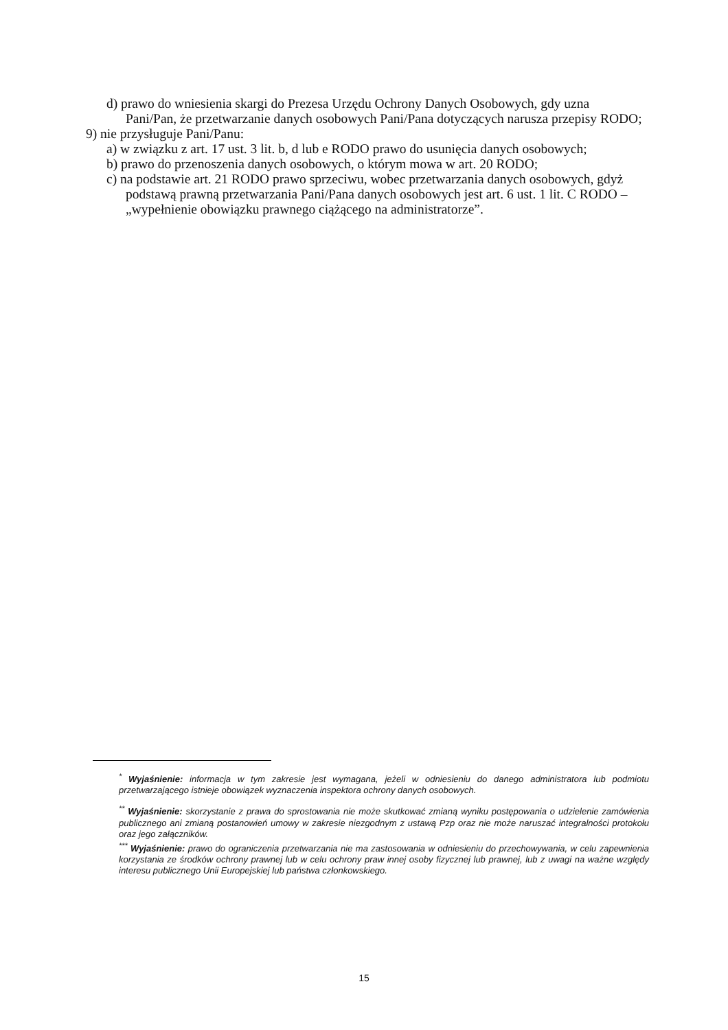d) prawo do wniesienia skargi do Prezesa Urzędu Ochrony Danych Osobowych, gdy uzna Pani/Pan, że przetwarzanie danych osobowych Pani/Pana dotyczących narusza przepisy RODO;
9) nie przysługuje Pani/Panu:
a) w związku z art. 17 ust. 3 lit. b, d lub e RODO prawo do usunięcia danych osobowych;
b) prawo do przenoszenia danych osobowych, o którym mowa w art. 20 RODO;
c) na podstawie art. 21 RODO prawo sprzeciwu, wobec przetwarzania danych osobowych, gdyż podstawą prawną przetwarzania Pani/Pana danych osobowych jest art. 6 ust. 1 lit. C RODO – „wypełnienie obowiązku prawnego ciążącego na administratorze”.
<sup>*</sup> Wyjaśnienie: informacja w tym zakresie jest wymagana, jeżeli w odniesieniu do danego administratora lub podmiotu przetwarzającego istnieje obowiązek wyznaczenia inspektora ochrony danych osobowych.
<sup>**</sup> Wyjaśnienie: skorzystanie z prawa do sprostowania nie może skutkować zmianą wyniku postępowania o udzielenie zamówienia publicznego ani zmianą postanowień umowy w zakresie niezgodnym z ustawą Pzp oraz nie może naruszać integralności protokołu oraz jego załączników.
<sup>***</sup> Wyjaśnienie: prawo do ograniczenia przetwarzania nie ma zastosowania w odniesieniu do przechowywania, w celu zapewnienia korzystania ze środków ochrony prawnej lub w celu ochrony praw innej osoby fizycznej lub prawnej, lub z uwagi na ważne względy interesu publicznego Unii Europejskiej lub państwa członkowskiego.
15